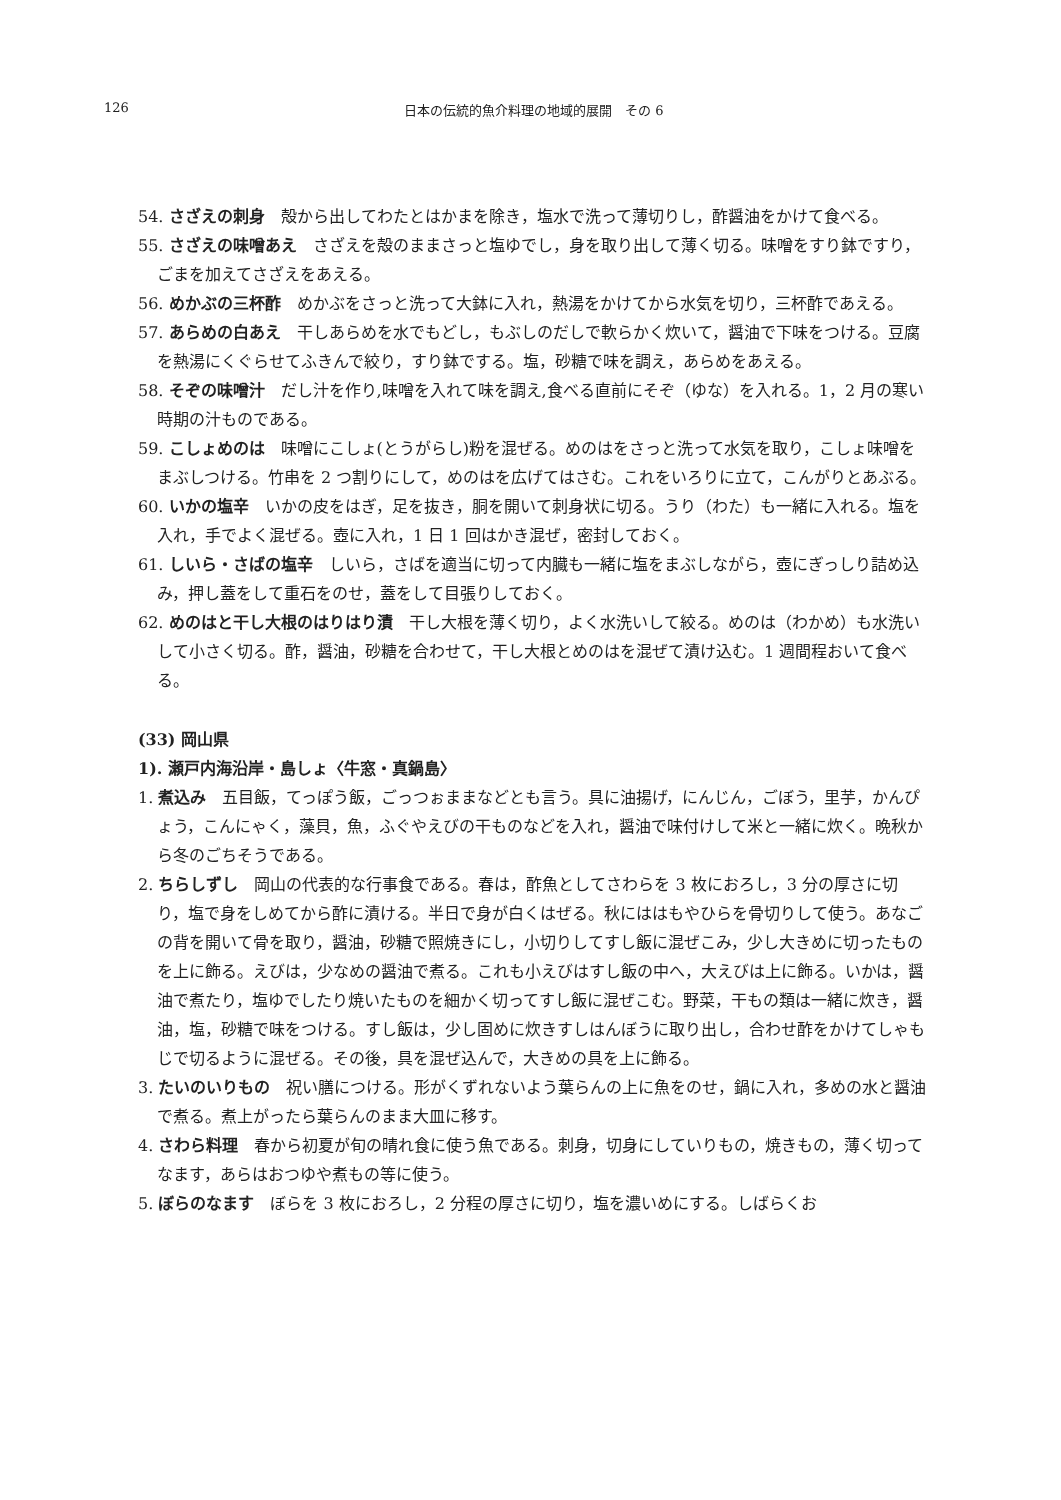126 日本の伝統的魚介料理の地域的展開　その 6
54. さざえの刺身　殻から出してわたとはかまを除き，塩水で洗って薄切りし，酢醤油をかけて食べる。
55. さざえの味噌あえ　さざえを殻のままさっと塩ゆでし，身を取り出して薄く切る。味噌をすり鉢ですり，ごまを加えてさざえをあえる。
56. めかぶの三杯酢　めかぶをさっと洗って大鉢に入れ，熱湯をかけてから水気を切り，三杯酢であえる。
57. あらめの白あえ　干しあらめを水でもどし，もぶしのだしで軟らかく炊いて，醤油で下味をつける。豆腐を熱湯にくぐらせてふきんで絞り，すり鉢でする。塩，砂糖で味を調え，あらめをあえる。
58. そぞの味噌汁　だし汁を作り,味噌を入れて味を調え,食べる直前にそぞ（ゆな）を入れる。1，2 月の寒い時期の汁ものである。
59. こしょめのは　味噌にこしょ(とうがらし)粉を混ぜる。めのはをさっと洗って水気を取り，こしょ味噌をまぶしつける。竹串を 2 つ割りにして，めのはを広げてはさむ。これをいろりに立て，こんがりとあぶる。
60. いかの塩辛　いかの皮をはぎ，足を抜き，胴を開いて刺身状に切る。うり（わた）も一緒に入れる。塩を入れ，手でよく混ぜる。壺に入れ，1 日 1 回はかき混ぜ，密封しておく。
61. しいら・さばの塩辛　しいら，さばを適当に切って内臓も一緒に塩をまぶしながら，壺にぎっしり詰め込み，押し蓋をして重石をのせ，蓋をして目張りしておく。
62. めのはと干し大根のはりはり漬　干し大根を薄く切り，よく水洗いして絞る。めのは（わかめ）も水洗いして小さく切る。酢，醤油，砂糖を合わせて，干し大根とめのはを混ぜて漬け込む。1 週間程おいて食べる。
(33) 岡山県
1). 瀬戸内海沿岸・島しょ〈牛窓・真鍋島〉
1. 煮込み　五目飯，てっぽう飯，ごっつぉままなどとも言う。具に油揚げ，にんじん，ごぼう，里芋，かんぴょう，こんにゃく，藻貝，魚，ふぐやえびの干ものなどを入れ，醤油で味付けして米と一緒に炊く。晩秋から冬のごちそうである。
2. ちらしずし　岡山の代表的な行事食である。春は，酢魚としてさわらを 3 枚におろし，3 分の厚さに切り，塩で身をしめてから酢に漬ける。半日で身が白くはぜる。秋にははもやひらを骨切りして使う。あなごの背を開いて骨を取り，醤油，砂糖で照焼きにし，小切りしてすし飯に混ぜこみ，少し大きめに切ったものを上に飾る。えびは，少なめの醤油で煮る。これも小えびはすし飯の中へ，大えびは上に飾る。いかは，醤油で煮たり，塩ゆでしたり焼いたものを細かく切ってすし飯に混ぜこむ。野菜，干もの類は一緒に炊き，醤油，塩，砂糖で味をつける。すし飯は，少し固めに炊きすしはんぼうに取り出し，合わせ酢をかけてしゃもじで切るように混ぜる。その後，具を混ぜ込んで，大きめの具を上に飾る。
3. たいのいりもの　祝い膳につける。形がくずれないよう葉らんの上に魚をのせ，鍋に入れ，多めの水と醤油で煮る。煮上がったら葉らんのまま大皿に移す。
4. さわら料理　春から初夏が旬の晴れ食に使う魚である。刺身，切身にしていりもの，焼きもの，薄く切ってなます，あらはおつゆや煮もの等に使う。
5. ぼらのなます　ぼらを 3 枚におろし，2 分程の厚さに切り，塩を濃いめにする。しばらくお